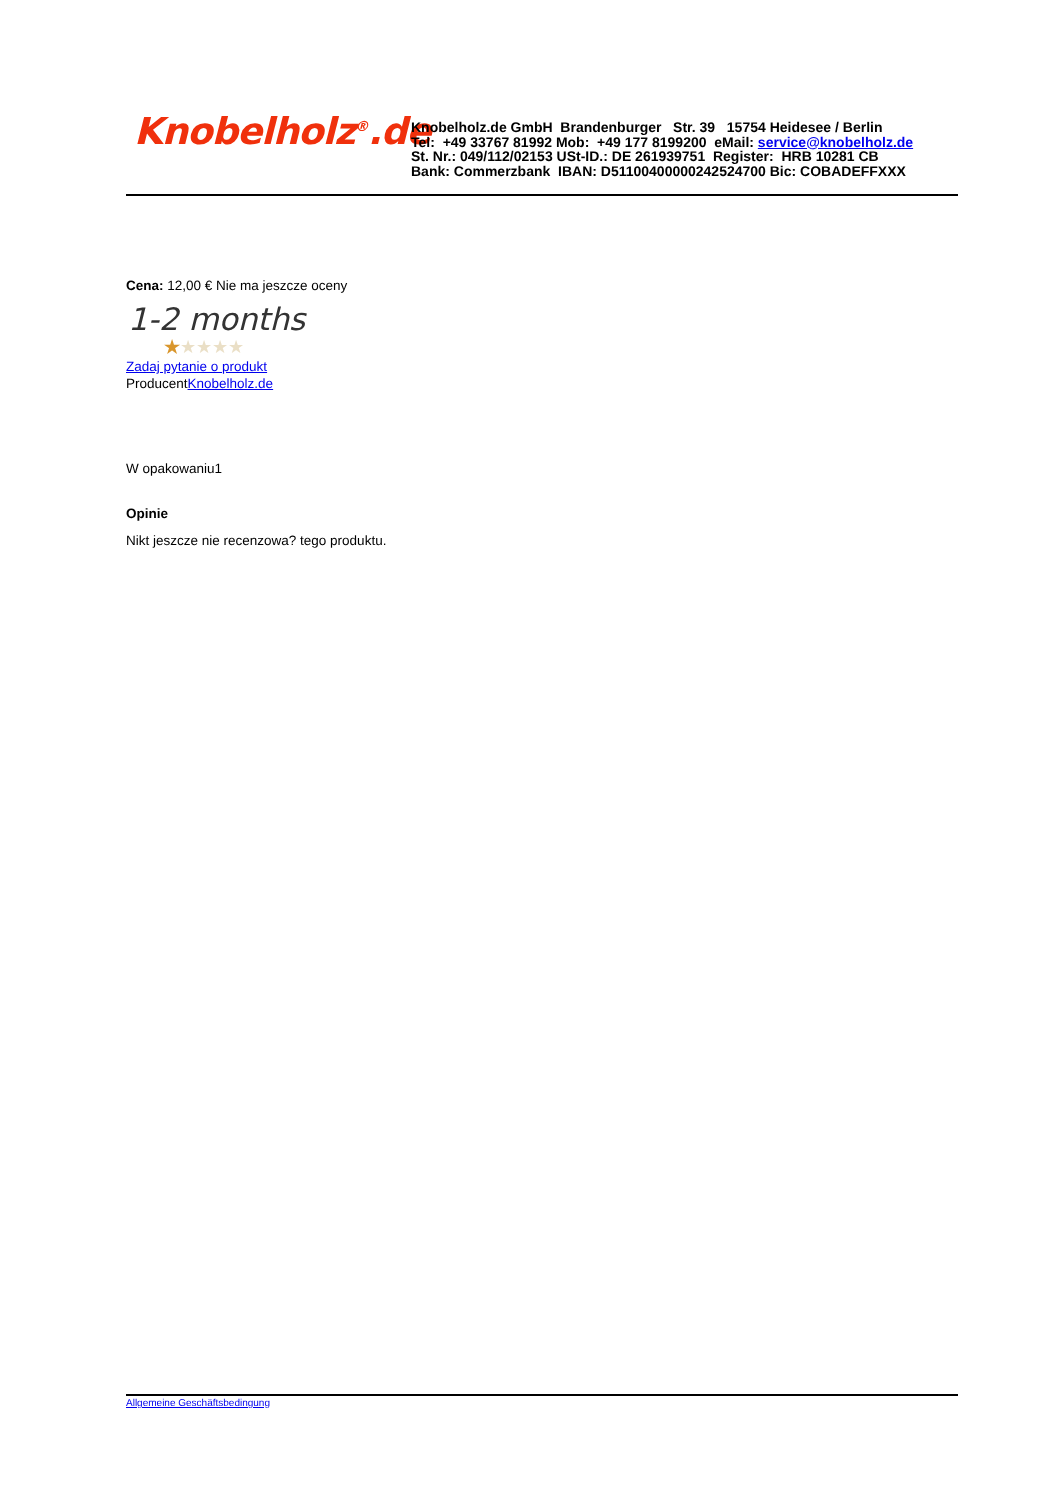Knobelholz<sup>®</sup>.de
Knobelholz.de GmbH Brandenburger Str. 39 15754 Heidesee / Berlin
Tel: +49 33767 81992 Mob: +49 177 8199200 eMail: service@knobelholz.de
St. Nr.: 049/112/02153 USt-ID.: DE 261939751 Register: HRB 10281 CB
Bank: Commerzbank IBAN: D51100400000242524700 Bic: COBADEFFXXX
Cena: 12,00 € Nie ma jeszcze oceny
1-2 months
★★★★★
Zadaj pytanie o produkt
ProducentKnobelholz.de
W opakowaniu1
Opinie
Nikt jeszcze nie recenzowa? tego produktu.
Allgemeine Geschäftsbedingung